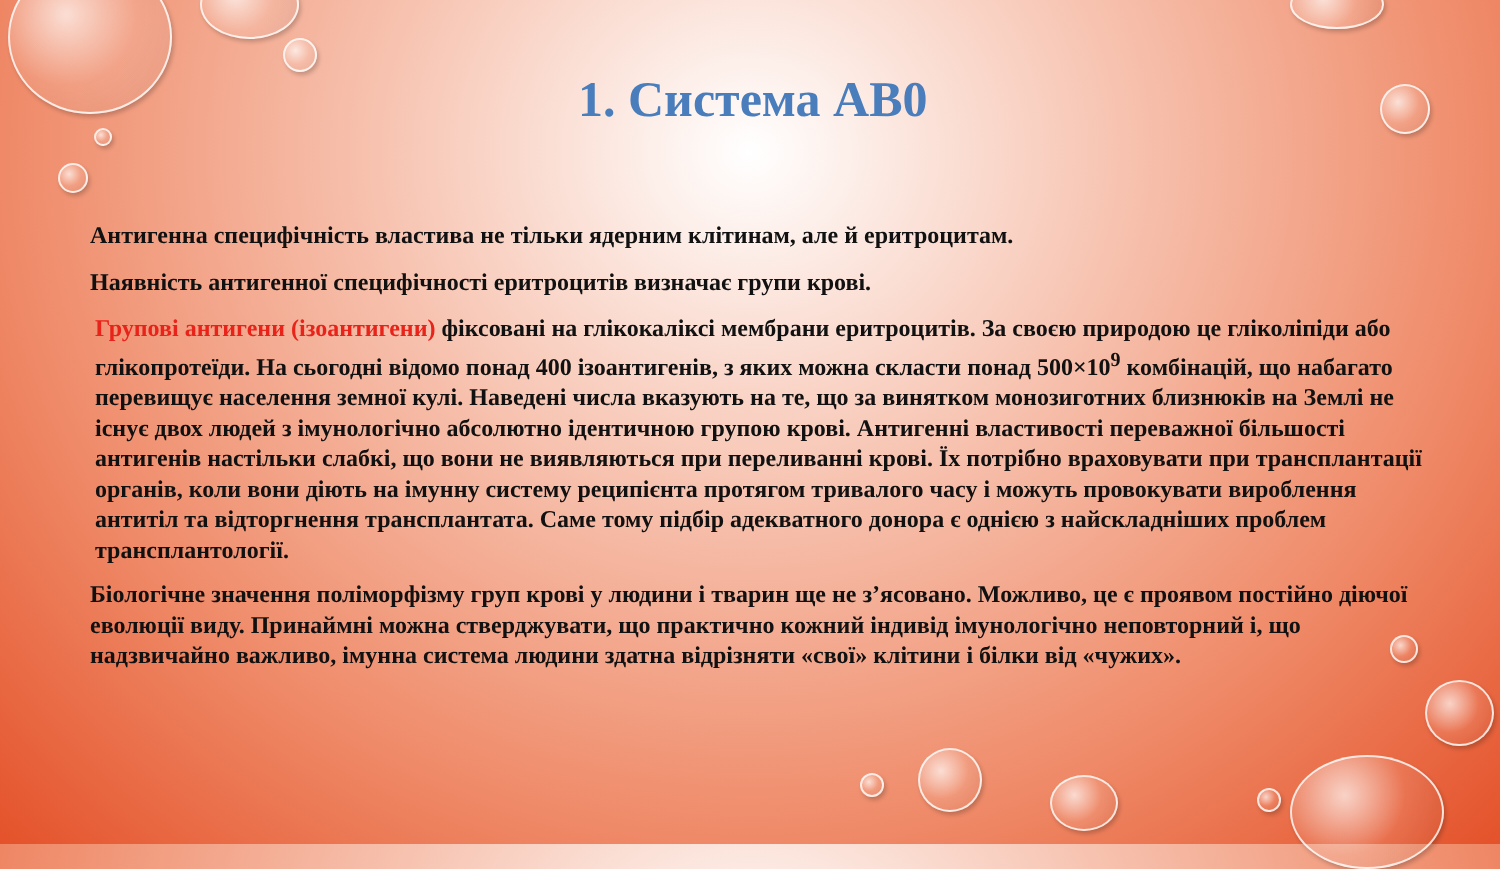1. Система АВ0
Антигенна специфічність властива не тільки ядерним клітинам, але й еритроцитам.
Наявність антигенної специфічності еритроцитів визначає групи крові.
Групові антигени (ізоантигени) фіксовані на глікокаліксі мембрани еритроцитів. За своєю природою це гліколіпіди або глікопротеїди. На сьогодні відомо понад 400 ізоантигенів, з яких можна скласти понад 500×10<sup>9</sup> комбінацій, що набагато перевищує населення земної кулі. Наведені числа вказують на те, що за винятком монозиготних близнюків на Землі не існує двох людей з імунологічно абсолютно ідентичною групою крові. Антигенні властивості переважної більшості антигенів настільки слабкі, що вони не виявляються при переливанні крові. Їх потрібно враховувати при трансплантації органів, коли вони діють на імунну систему реципієнта протягом тривалого часу і можуть провокувати вироблення антитіл та відторгнення трансплантата. Саме тому підбір адекватного донора є однією з найскладніших проблем трансплантології.
Біологічне значення поліморфізму груп крові у людини і тварин ще не з’ясовано. Можливо, це є проявом постійно діючої еволюції виду. Принаймні можна стверджувати, що практично кожний індивід імунологічно неповторний і, що надзвичайно важливо, імунна система людини здатна відрізняти «свої» клітини і білки від «чужих».